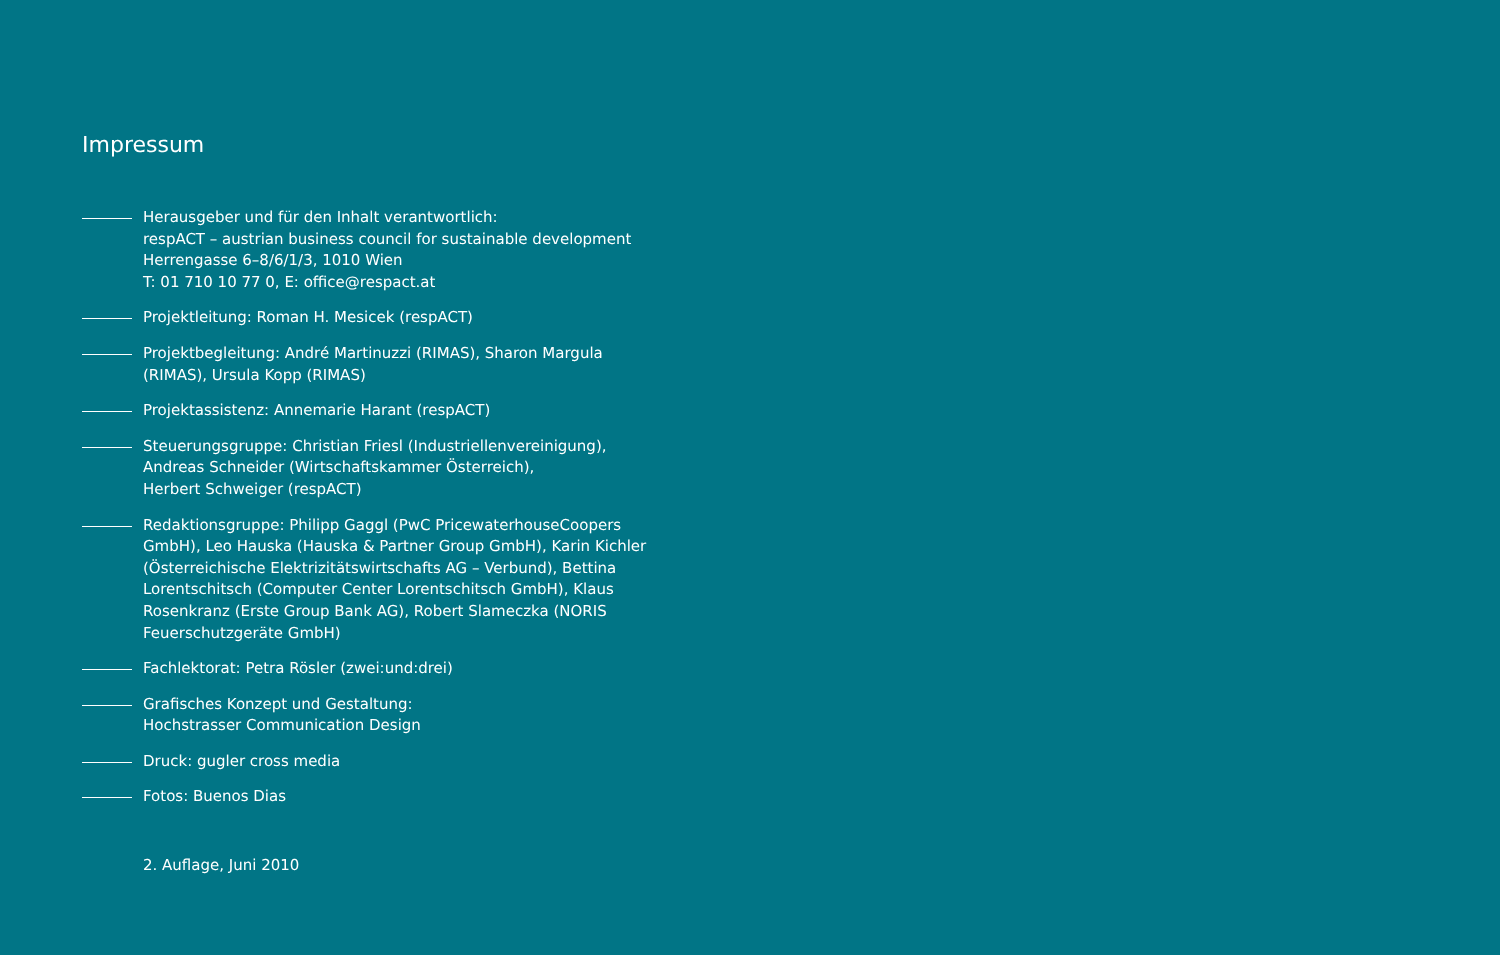Impressum
Herausgeber und für den Inhalt verantwortlich:
respACT – austrian business council for sustainable development
Herrengasse 6–8/6/1/3, 1010 Wien
T: 01 710 10 77 0, E: office@respact.at
Projektleitung: Roman H. Mesicek (respACT)
Projektbegleitung: André Martinuzzi (RIMAS), Sharon Margula (RIMAS), Ursula Kopp (RIMAS)
Projektassistenz: Annemarie Harant (respACT)
Steuerungsgruppe: Christian Friesl (Industriellenvereinigung),
Andreas Schneider (Wirtschaftskammer Österreich),
Herbert Schweiger (respACT)
Redaktionsgruppe: Philipp Gaggl (PwC PricewaterhouseCoopers GmbH), Leo Hauska (Hauska & Partner Group GmbH), Karin Kichler (Österreichische Elektrizitätswirtschafts AG – Verbund), Bettina Lorentschitsch (Computer Center Lorentschitsch GmbH), Klaus Rosenkranz (Erste Group Bank AG), Robert Slameczka (NORIS Feuerschutzgeräte GmbH)
Fachlektorat: Petra Rösler (zwei:und:drei)
Grafisches Konzept und Gestaltung:
Hochstrasser Communication Design
Druck: gugler cross media
Fotos: Buenos Dias
2. Auflage, Juni 2010